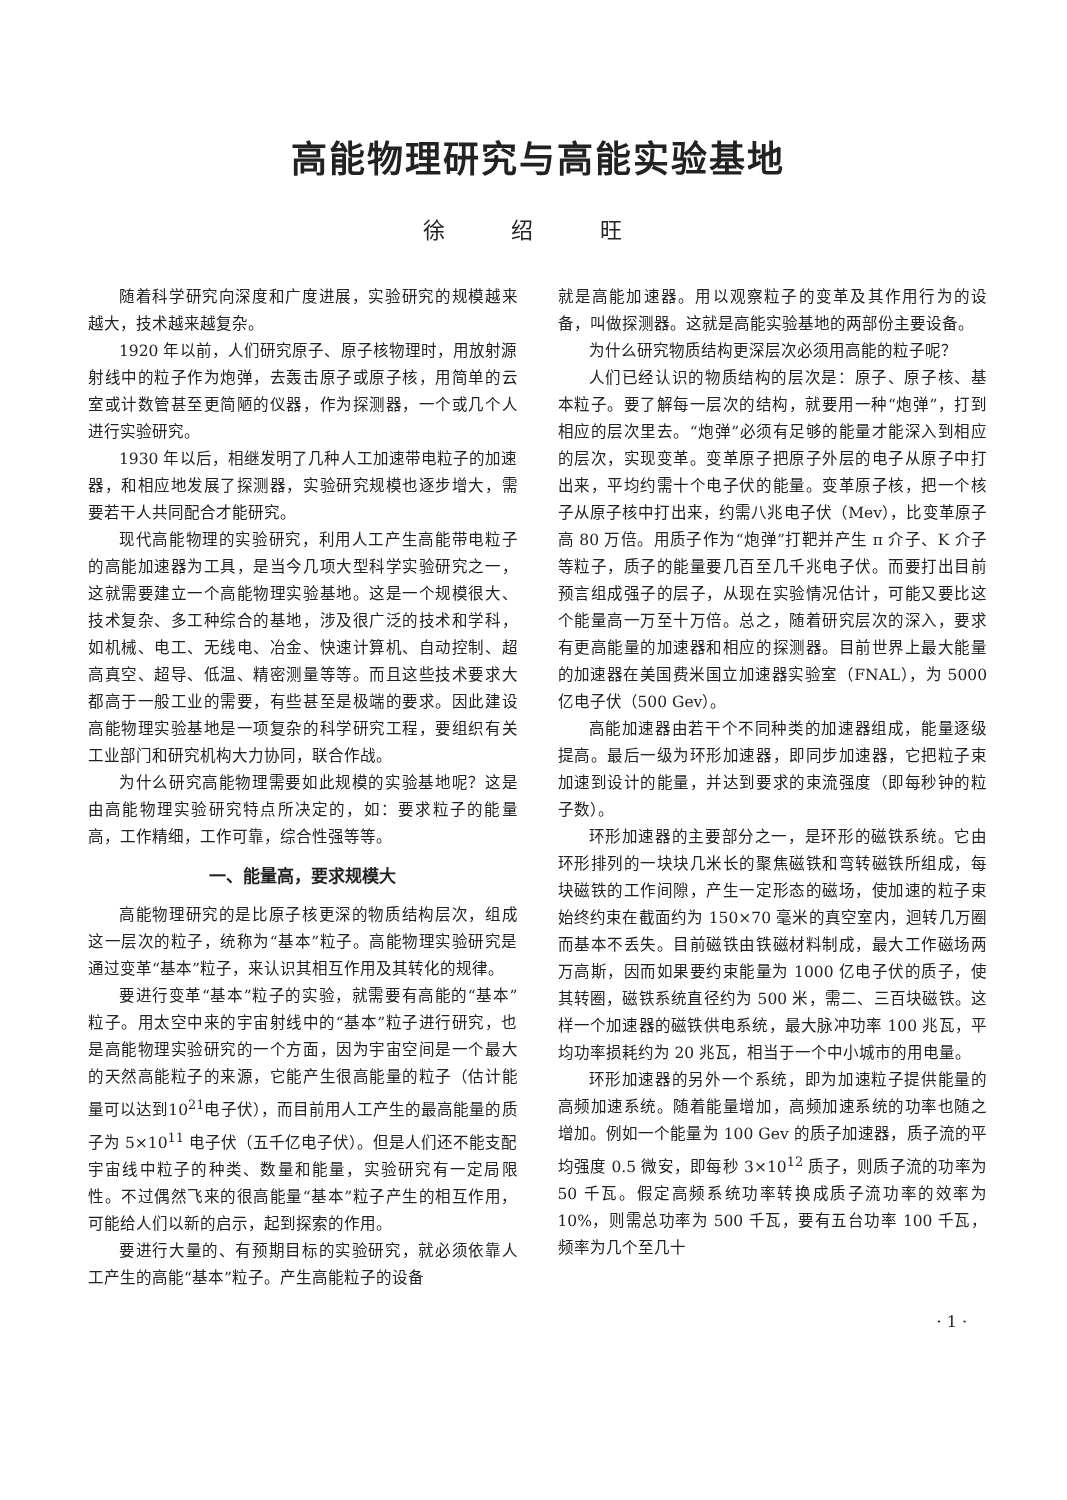高能物理研究与高能实验基地
徐 绍 旺
随着科学研究向深度和广度进展，实验研究的规模越来越大，技术越来越复杂。
1920 年以前，人们研究原子、原子核物理时，用放射源射线中的粒子作为炮弹，去轰击原子或原子核，用简单的云室或计数管甚至更简陋的仪器，作为探测器，一个或几个人进行实验研究。
1930 年以后，相继发明了几种人工加速带电粒子的加速器，和相应地发展了探测器，实验研究规模也逐步增大，需要若干人共同配合才能研究。
现代高能物理的实验研究，利用人工产生高能带电粒子的高能加速器为工具，是当今几项大型科学实验研究之一，这就需要建立一个高能物理实验基地。这是一个规模很大、技术复杂、多工种综合的基地，涉及很广泛的技术和学科，如机械、电工、无线电、冶金、快速计算机、自动控制、超高真空、超导、低温、精密测量等等。而且这些技术要求大都高于一般工业的需要，有些甚至是极端的要求。因此建设高能物理实验基地是一项复杂的科学研究工程，要组织有关工业部门和研究机构大力协同，联合作战。
为什么研究高能物理需要如此规模的实验基地呢？这是由高能物理实验研究特点所决定的，如：要求粒子的能量高，工作精细，工作可靠，综合性强等等。
一、能量高，要求规模大
高能物理研究的是比原子核更深的物质结构层次，组成这一层次的粒子，统称为“基本”粒子。高能物理实验研究是通过变革“基本”粒子，来认识其相互作用及其转化的规律。
要进行变革“基本”粒子的实验，就需要有高能的“基本”粒子。用太空中来的宇宙射线中的“基本”粒子进行研究，也是高能物理实验研究的一个方面，因为宇宙空间是一个最大的天然高能粒子的来源，它能产生很高能量的粒子（估计能量可以达到10<sup>21</sup>电子伏），而目前用人工产生的最高能量的质子为 5×10<sup>11</sup> 电子伏（五千亿电子伏）。但是人们还不能支配宇宙线中粒子的种类、数量和能量，实验研究有一定局限性。不过偶然飞来的很高能量“基本”粒子产生的相互作用，可能给人们以新的启示，起到探索的作用。
要进行大量的、有预期目标的实验研究，就必须依靠人工产生的高能“基本”粒子。产生高能粒子的设备
就是高能加速器。用以观察粒子的变革及其作用行为的设备，叫做探测器。这就是高能实验基地的两部份主要设备。
为什么研究物质结构更深层次必须用高能的粒子呢？
人们已经认识的物质结构的层次是：原子、原子核、基本粒子。要了解每一层次的结构，就要用一种“炮弹”，打到相应的层次里去。“炮弹”必须有足够的能量才能深入到相应的层次，实现变革。变革原子把原子外层的电子从原子中打出来，平均约需十个电子伏的能量。变革原子核，把一个核子从原子核中打出来，约需八兆电子伏（Mev），比变革原子高 80 万倍。用质子作为“炮弹”打靶并产生 π 介子、K 介子等粒子，质子的能量要几百至几千兆电子伏。而要打出目前预言组成强子的层子，从现在实验情况估计，可能又要比这个能量高一万至十万倍。总之，随着研究层次的深入，要求有更高能量的加速器和相应的探测器。目前世界上最大能量的加速器在美国费米国立加速器实验室（FNAL），为 5000 亿电子伏（500 Gev）。
高能加速器由若干个不同种类的加速器组成，能量逐级提高。最后一级为环形加速器，即同步加速器，它把粒子束加速到设计的能量，并达到要求的束流强度（即每秒钟的粒子数）。
环形加速器的主要部分之一，是环形的磁铁系统。它由环形排列的一块块几米长的聚焦磁铁和弯转磁铁所组成，每块磁铁的工作间隙，产生一定形态的磁场，使加速的粒子束始终约束在截面约为 150×70 毫米的真空室内，迴转几万圈而基本不丢失。目前磁铁由铁磁材料制成，最大工作磁场两万高斯，因而如果要约束能量为 1000 亿电子伏的质子，使其转圈，磁铁系统直径约为 500 米，需二、三百块磁铁。这样一个加速器的磁铁供电系统，最大脉冲功率 100 兆瓦，平均功率损耗约为 20 兆瓦，相当于一个中小城市的用电量。
环形加速器的另外一个系统，即为加速粒子提供能量的高频加速系统。随着能量增加，高频加速系统的功率也随之增加。例如一个能量为 100 Gev 的质子加速器，质子流的平均强度 0.5 微安，即每秒 3×10<sup>12</sup> 质子，则质子流的功率为 50 千瓦。假定高频系统功率转换成质子流功率的效率为 10%，则需总功率为 500 千瓦，要有五台功率 100 千瓦，频率为几个至几十
· 1 ·